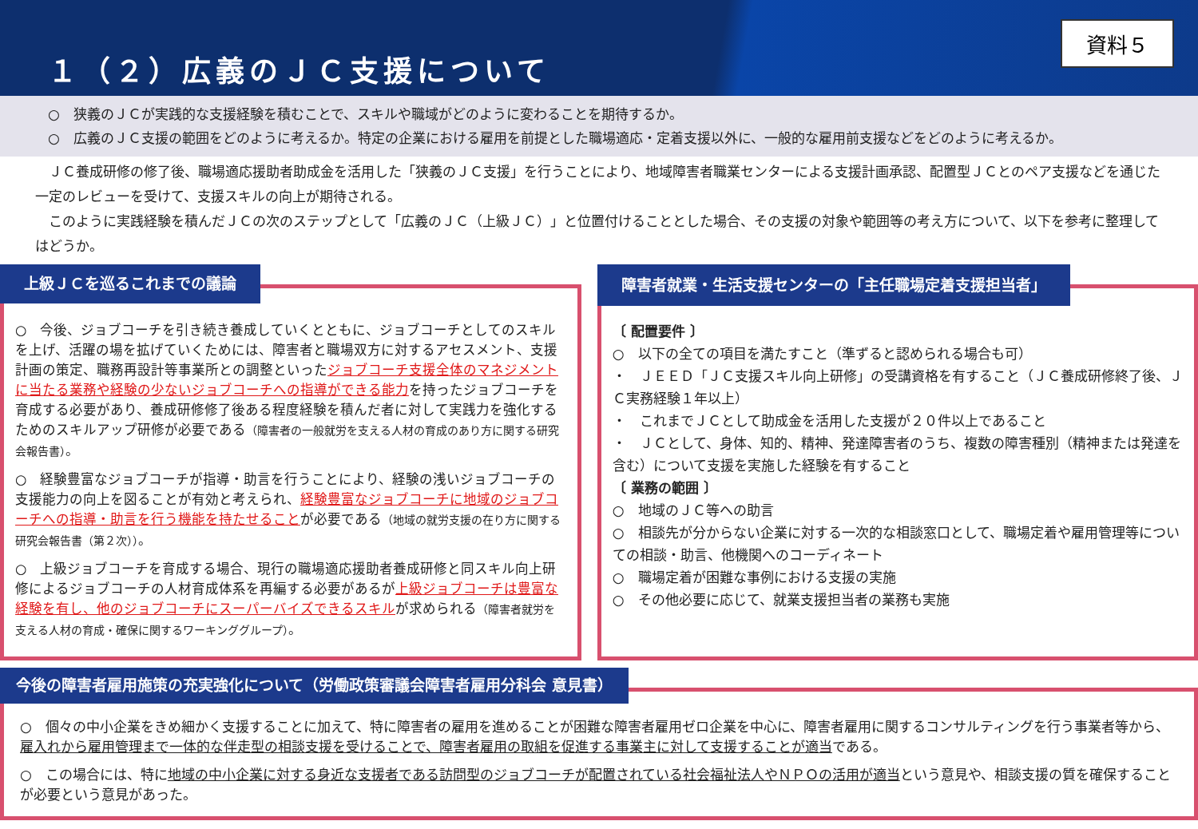１（２）広義のＪＣ支援について
資料５
○　狭義のＪＣが実践的な支援経験を積むことで、スキルや職域がどのように変わることを期待するか。
○　広義のＪＣ支援の範囲をどのように考えるか。特定の企業における雇用を前提とした職場適応・定着支援以外に、一般的な雇用前支援などをどのように考えるか。
　ＪＣ養成研修の修了後、職場適応援助者助成金を活用した「狭義のＪＣ支援」を行うことにより、地域障害者職業センターによる支援計画承認、配置型ＪＣとのペア支援などを通じた一定のレビューを受けて、支援スキルの向上が期待される。
　このように実践経験を積んだＪＣの次のステップとして「広義のＪＣ（上級ＪＣ）」と位置付けることとした場合、その支援の対象や範囲等の考え方について、以下を参考に整理してはどうか。
上級ＪＣを巡るこれまでの議論
○　今後、ジョブコーチを引き続き養成していくとともに、ジョブコーチとしてのスキルを上げ、活躍の場を拡げていくためには、障害者と職場双方に対するアセスメント、支援計画の策定、職務再設計等事業所との調整といったジョブコーチ支援全体のマネジメントに当たる業務や経験の少ないジョブコーチへの指導ができる能力を持ったジョブコーチを育成する必要があり、養成研修修了後ある程度経験を積んだ者に対して実践力を強化するためのスキルアップ研修が必要である（障害者の一般就労を支える人材の育成のあり方に関する研究会報告書）。
○　経験豊富なジョブコーチが指導・助言を行うことにより、経験の浅いジョブコーチの支援能力の向上を図ることが有効と考えられ、経験豊富なジョブコーチに地域のジョブコーチへの指導・助言を行う機能を持たせることが必要である（地域の就労支援の在り方に関する研究会報告書（第２次））。
○　上級ジョブコーチを育成する場合、現行の職場適応援助者養成研修と同スキル向上研修によるジョブコーチの人材育成体系を再編する必要があるが上級ジョブコーチは豊富な経験を有し、他のジョブコーチにスーパーバイズできるスキルが求められる（障害者就労を支える人材の育成・確保に関するワーキンググループ）。
障害者就業・生活支援センターの「主任職場定着支援担当者」
〔 配置要件 〕
○　以下の全ての項目を満たすこと（準ずると認められる場合も可）
・　ＪＥＥＤ「ＪＣ支援スキル向上研修」の受講資格を有すること（ＪＣ養成研修終了後、ＪＣ実務経験１年以上）
・　これまでＪＣとして助成金を活用した支援が２０件以上であること
・　ＪＣとして、身体、知的、精神、発達障害者のうち、複数の障害種別（精神または発達を含む）について支援を実施した経験を有すること
〔 業務の範囲 〕
○　地域のＪＣ等への助言
○　相談先が分からない企業に対する一次的な相談窓口として、職場定着や雇用管理等についての相談・助言、他機関へのコーディネート
○　職場定着が困難な事例における支援の実施
○　その他必要に応じて、就業支援担当者の業務も実施
今後の障害者雇用施策の充実強化について（労働政策審議会障害者雇用分科会 意見書）
○　個々の中小企業をきめ細かく支援することに加えて、特に障害者の雇用を進めることが困難な障害者雇用ゼロ企業を中心に、障害者雇用に関するコンサルティングを行う事業者等から、雇入れから雇用管理まで一体的な伴走型の相談支援を受けることで、障害者雇用の取組を促進する事業主に対して支援することが適当である。
○　この場合には、特に地域の中小企業に対する身近な支援者である訪問型のジョブコーチが配置されている社会福祉法人やＮＰＯの活用が適当という意見や、相談支援の質を確保することが必要という意見があった。